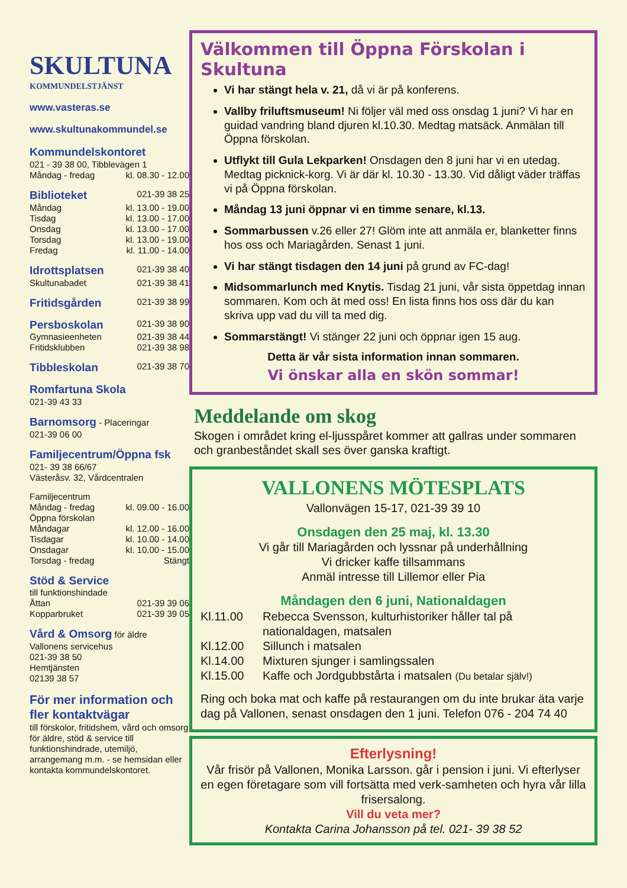SKULTUNA
KOMMUNDELSTJÄNST
www.vasteras.se
www.skultunakommundel.se
Kommundelskontoret
021 - 39 38 00, Tibblevägen 1
Måndag - fredag kl. 08.30 - 12.00
Biblioteket 021-39 38 25
Måndag kl. 13.00 - 19.00
Tisdag kl. 13.00 - 17.00
Onsdag kl. 13.00 - 17.00
Torsdag kl. 13.00 - 19.00
Fredag kl. 11.00 - 14.00
Idrottsplatsen 021-39 38 40
Skultunabadet 021-39 38 41
Fritidsgården 021-39 38 99
Persboskolan 021-39 38 90
Gymnasieenheten 021-39 38 44
Fritidsklubben 021-39 38 98
Tibbleskolan 021-39 38 70
Romfartuna Skola
021-39 43 33
Barnomsorg - Placeringar
021-39 06 00
Familjecentrum/Öppna fsk
021- 39 38 66/67
Västeråsv. 32, Vårdcentralen
Familjecentrum
Måndag - fredag kl. 09.00 - 16.00
Öppna förskolan
Måndagar kl. 12.00 - 16.00
Tisdagar kl. 10.00 - 14.00
Onsdagar kl. 10.00 - 15.00
Torsdag - fredag Stängt
Stöd & Service
till funktionshindade
Åttan 021-39 39 06
Kopparbruket 021-39 39 05
Vård & Omsorg för äldre
Vallonens servicehus
021-39 38 50
Hemtjänsten
02139 38 57
För mer information och fler kontaktvägar
till förskolor, fritidshem, vård och omsorg för äldre, stöd & service till funktionshindrade, utemiljö, arrangemang m.m. - se hemsidan eller kontakta kommundelskontoret.
Välkommen till Öppna Förskolan i Skultuna
Vi har stängt hela v. 21, då vi är på konferens.
Vallby friluftsmuseum! Ni följer väl med oss onsdag 1 juni? Vi har en guidad vandring bland djuren kl.10.30. Medtag matsäck. Anmälan till Öppna förskolan.
Utflykt till Gula Lekparken! Onsdagen den 8 juni har vi en utedag. Medtag picknick-korg. Vi är där kl. 10.30 - 13.30. Vid dåligt väder träffas vi på Öppna förskolan.
Måndag 13 juni öppnar vi en timme senare, kl.13.
Sommarbussen v.26 eller 27! Glöm inte att anmäla er, blanketter finns hos oss och Mariagården. Senast 1 juni.
Vi har stängt tisdagen den 14 juni på grund av FC-dag!
Midsommarlunch med Knytis. Tisdag 21 juni, vår sista öppetdag innan sommaren. Kom och ät med oss! En lista finns hos oss där du kan skriva upp vad du vill ta med dig.
Sommarstängt! Vi stänger 22 juni och öppnar igen 15 aug.
Detta är vår sista information innan sommaren.
Vi önskar alla en skön sommar!
Meddelande om skog
Skogen i området kring el-ljusspåret kommer att gallras under sommaren och granbeståndet skall ses över ganska kraftigt.
VALLONENS MÖTESPLATS
Vallonvägen 15-17, 021-39 39 10
Onsdagen den 25 maj, kl. 13.30
Vi går till Mariagården och lyssnar på underhållning
Vi dricker kaffe tillsammans
Anmäl intresse till Lillemor eller Pia
Måndagen den 6 juni, Nationaldagen
Kl.11.00 Rebecca Svensson, kulturhistoriker håller tal på nationaldagen, matsalen
Kl.12.00 Sillunch i matsalen
Kl.14.00 Mixturen sjunger i samlingssalen
Kl.15.00 Kaffe och Jordgubbstårta i matsalen (Du betalar själv!)
Ring och boka mat och kaffe på restaurangen om du inte brukar äta varje dag på Vallonen, senast onsdagen den 1 juni. Telefon 076 - 204 74 40
Efterlysning!
Vår frisör på Vallonen, Monika Larsson. går i pension i juni. Vi efterlyser en egen företagare som vill fortsätta med verk-samheten och hyra vår lilla frisersalong.
Vill du veta mer?
Kontakta Carina Johansson på tel. 021- 39 38 52